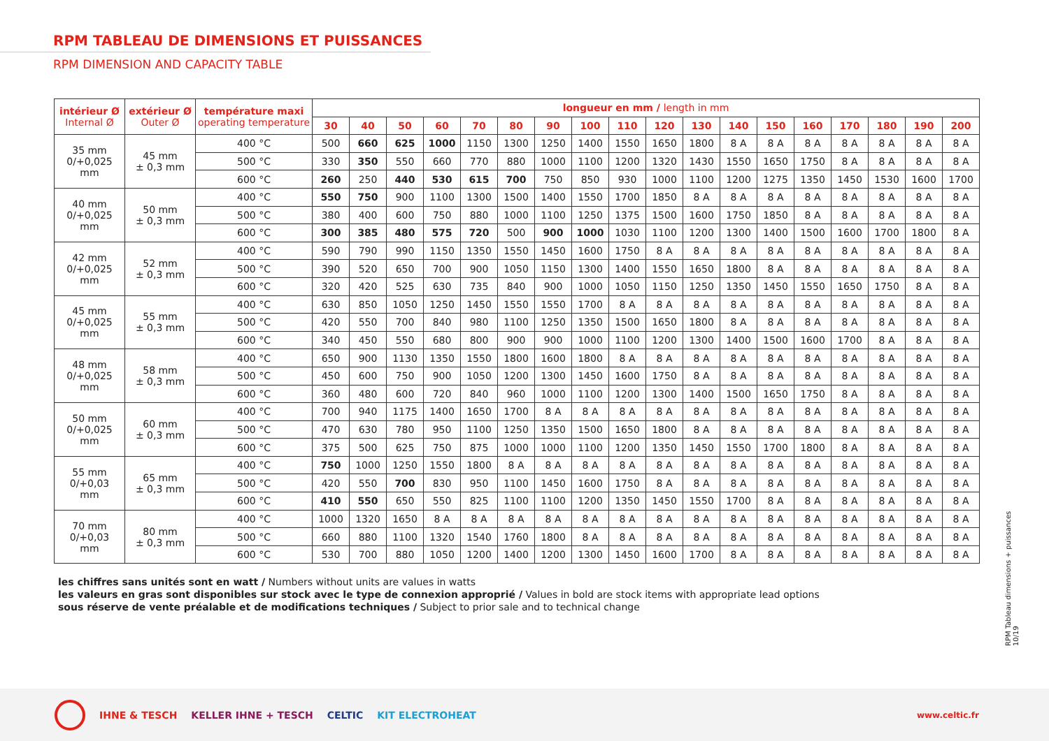RPM TABLEAU DE DIMENSIONS ET PUISSANCES
RPM DIMENSION AND CAPACITY TABLE
| intérieur Ø Internal Ø | extérieur Ø Outer Ø | température maxi operating temperature | longueur en mm / length in mm | | | | | | | | | | | | | | | | | |
| --- | --- | --- | --- | --- | --- | --- | --- | --- | --- | --- | --- | --- | --- | --- | --- | --- | --- | --- | --- | --- |
| | | | 30 | 40 | 50 | 60 | 70 | 80 | 90 | 100 | 110 | 120 | 130 | 140 | 150 | 160 | 170 | 180 | 190 | 200 |
| 35 mm 0/+0,025 mm | 45 mm ± 0,3 mm | 400 °C | 500 | 660 | 625 | 1000 | 1150 | 1300 | 1250 | 1400 | 1550 | 1650 | 1800 | 8 A | 8 A | 8 A | 8 A | 8 A | 8 A | 8 A |
| | | 500 °C | 330 | 350 | 550 | 660 | 770 | 880 | 1000 | 1100 | 1200 | 1320 | 1430 | 1550 | 1650 | 1750 | 8 A | 8 A | 8 A | 8 A |
| | | 600 °C | 260 | 250 | 440 | 530 | 615 | 700 | 750 | 850 | 930 | 1000 | 1100 | 1200 | 1275 | 1350 | 1450 | 1530 | 1600 | 1700 |
| 40 mm 0/+0,025 mm | 50 mm ± 0,3 mm | 400 °C | 550 | 750 | 900 | 1100 | 1300 | 1500 | 1400 | 1550 | 1700 | 1850 | 8 A | 8 A | 8 A | 8 A | 8 A | 8 A | 8 A | 8 A |
| | | 500 °C | 380 | 400 | 600 | 750 | 880 | 1000 | 1100 | 1250 | 1375 | 1500 | 1600 | 1750 | 1850 | 8 A | 8 A | 8 A | 8 A | 8 A |
| | | 600 °C | 300 | 385 | 480 | 575 | 720 | 500 | 900 | 1000 | 1030 | 1100 | 1200 | 1300 | 1400 | 1500 | 1600 | 1700 | 1800 | 8 A |
| 42 mm 0/+0,025 mm | 52 mm ± 0,3 mm | 400 °C | 590 | 790 | 990 | 1150 | 1350 | 1550 | 1450 | 1600 | 1750 | 8 A | 8 A | 8 A | 8 A | 8 A | 8 A | 8 A | 8 A | 8 A |
| | | 500 °C | 390 | 520 | 650 | 700 | 900 | 1050 | 1150 | 1300 | 1400 | 1550 | 1650 | 1800 | 8 A | 8 A | 8 A | 8 A | 8 A | 8 A |
| | | 600 °C | 320 | 420 | 525 | 630 | 735 | 840 | 900 | 1000 | 1050 | 1150 | 1250 | 1350 | 1450 | 1550 | 1650 | 1750 | 8 A | 8 A |
| 45 mm 0/+0,025 mm | 55 mm ± 0,3 mm | 400 °C | 630 | 850 | 1050 | 1250 | 1450 | 1550 | 1550 | 1700 | 8 A | 8 A | 8 A | 8 A | 8 A | 8 A | 8 A | 8 A | 8 A | 8 A |
| | | 500 °C | 420 | 550 | 700 | 840 | 980 | 1100 | 1250 | 1350 | 1500 | 1650 | 1800 | 8 A | 8 A | 8 A | 8 A | 8 A | 8 A | 8 A |
| | | 600 °C | 340 | 450 | 550 | 680 | 800 | 900 | 900 | 1000 | 1100 | 1200 | 1300 | 1400 | 1500 | 1600 | 1700 | 8 A | 8 A | 8 A |
| 48 mm 0/+0,025 mm | 58 mm ± 0,3 mm | 400 °C | 650 | 900 | 1130 | 1350 | 1550 | 1800 | 1600 | 1800 | 8 A | 8 A | 8 A | 8 A | 8 A | 8 A | 8 A | 8 A | 8 A | 8 A |
| | | 500 °C | 450 | 600 | 750 | 900 | 1050 | 1200 | 1300 | 1450 | 1600 | 1750 | 8 A | 8 A | 8 A | 8 A | 8 A | 8 A | 8 A | 8 A |
| | | 600 °C | 360 | 480 | 600 | 720 | 840 | 960 | 1000 | 1100 | 1200 | 1300 | 1400 | 1500 | 1650 | 1750 | 8 A | 8 A | 8 A | 8 A |
| 50 mm 0/+0,025 mm | 60 mm ± 0,3 mm | 400 °C | 700 | 940 | 1175 | 1400 | 1650 | 1700 | 8 A | 8 A | 8 A | 8 A | 8 A | 8 A | 8 A | 8 A | 8 A | 8 A | 8 A | 8 A |
| | | 500 °C | 470 | 630 | 780 | 950 | 1100 | 1250 | 1350 | 1500 | 1650 | 1800 | 8 A | 8 A | 8 A | 8 A | 8 A | 8 A | 8 A | 8 A |
| | | 600 °C | 375 | 500 | 625 | 750 | 875 | 1000 | 1000 | 1100 | 1200 | 1350 | 1450 | 1550 | 1700 | 1800 | 8 A | 8 A | 8 A | 8 A |
| 55 mm 0/+0,03 mm | 65 mm ± 0,3 mm | 400 °C | 750 | 1000 | 1250 | 1550 | 1800 | 8 A | 8 A | 8 A | 8 A | 8 A | 8 A | 8 A | 8 A | 8 A | 8 A | 8 A | 8 A | 8 A |
| | | 500 °C | 420 | 550 | 700 | 830 | 950 | 1100 | 1450 | 1600 | 1750 | 8 A | 8 A | 8 A | 8 A | 8 A | 8 A | 8 A | 8 A | 8 A |
| | | 600 °C | 410 | 550 | 650 | 550 | 825 | 1100 | 1100 | 1200 | 1350 | 1450 | 1550 | 1700 | 8 A | 8 A | 8 A | 8 A | 8 A | 8 A |
| 70 mm 0/+0,03 mm | 80 mm ± 0,3 mm | 400 °C | 1000 | 1320 | 1650 | 8 A | 8 A | 8 A | 8 A | 8 A | 8 A | 8 A | 8 A | 8 A | 8 A | 8 A | 8 A | 8 A | 8 A | 8 A |
| | | 500 °C | 660 | 880 | 1100 | 1320 | 1540 | 1760 | 1800 | 8 A | 8 A | 8 A | 8 A | 8 A | 8 A | 8 A | 8 A | 8 A | 8 A | 8 A |
| | | 600 °C | 530 | 700 | 880 | 1050 | 1200 | 1400 | 1200 | 1300 | 1450 | 1600 | 1700 | 8 A | 8 A | 8 A | 8 A | 8 A | 8 A | 8 A |
les chiffres sans unités sont en watt / Numbers without units are values in watts
les valeurs en gras sont disponibles sur stock avec le type de connexion approprié / Values in bold are stock items with appropriate lead options
sous réserve de vente préalable et de modifications techniques / Subject to prior sale and to technical change
RPM Tableau dimensions + puissances 10/19
IHNE & TESCH KELLER IHNE + TESCH CELTIC KIT ELECTROHEAT www.celtic.fr